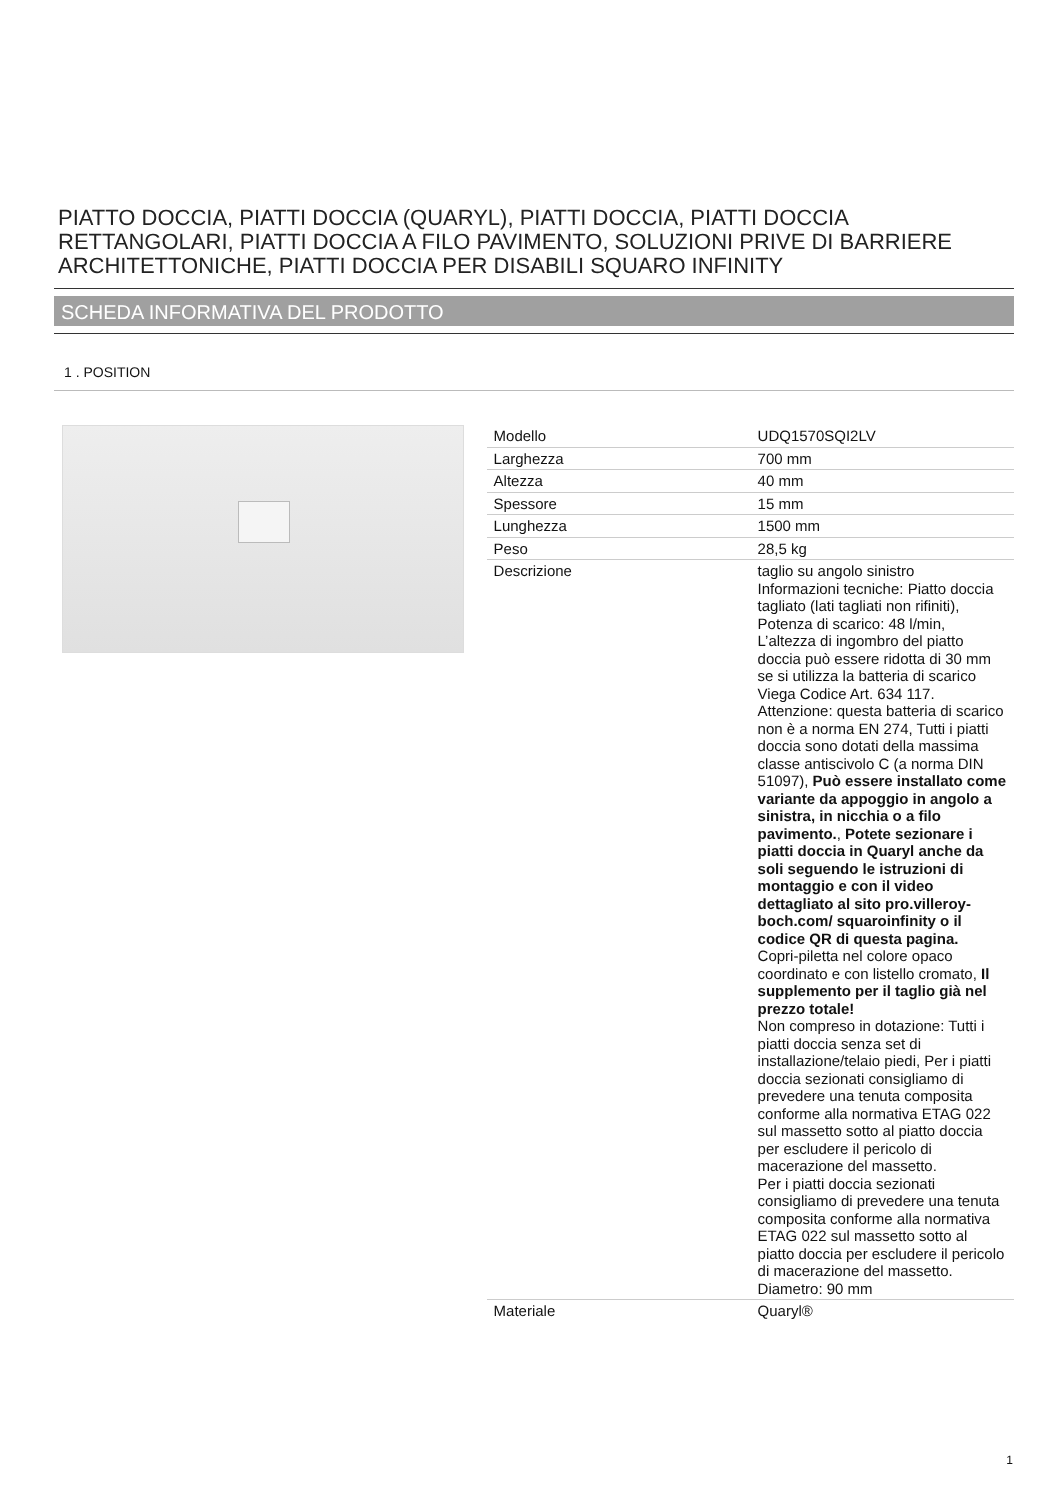PIATTO DOCCIA, PIATTI DOCCIA (QUARYL), PIATTI DOCCIA, PIATTI DOCCIA RETTANGOLARI, PIATTI DOCCIA A FILO PAVIMENTO, SOLUZIONI PRIVE DI BARRIERE ARCHITETTONICHE, PIATTI DOCCIA PER DISABILI SQUARO INFINITY
SCHEDA INFORMATIVA DEL PRODOTTO
1 . POSITION
| Modello | UDQ1570SQI2LV |
| Larghezza | 700 mm |
| Altezza | 40 mm |
| Spessore | 15 mm |
| Lunghezza | 1500 mm |
| Peso | 28,5 kg |
| Descrizione | taglio su angolo sinistro Informazioni tecniche: Piatto doccia tagliato (lati tagliati non rifiniti), Potenza di scarico: 48 l/min, L’altezza di ingombro del piatto doccia può essere ridotta di 30 mm se si utilizza la batteria di scarico Viega Codice Art. 634 117. Attenzione: questa batteria di scarico non è a norma EN 274, Tutti i piatti doccia sono dotati della massima classe antiscivolo C (a norma DIN 51097), Può essere installato come variante da appoggio in angolo a sinistra, in nicchia o a filo pavimento. , Potete sezionare i piatti doccia in Quaryl anche da soli seguendo le istruzioni di montaggio e con il video dettagliato al sito pro.villeroy-boch.com/ squaroinfinity o il codice QR di questa pagina. Copri-piletta nel colore opaco coordinato e con listello cromato, Il supplemento per il taglio già nel prezzo totale! Non compreso in dotazione: Tutti i piatti doccia senza set di installazione/telaio piedi, Per i piatti doccia sezionati consigliamo di prevedere una tenuta composita conforme alla normativa ETAG 022 sul massetto sotto al piatto doccia per escludere il pericolo di macerazione del massetto. Per i piatti doccia sezionati consigliamo di prevedere una tenuta composita conforme alla normativa ETAG 022 sul massetto sotto al piatto doccia per escludere il pericolo di macerazione del massetto. Diametro: 90 mm |
| Materiale | Quaryl® |
1